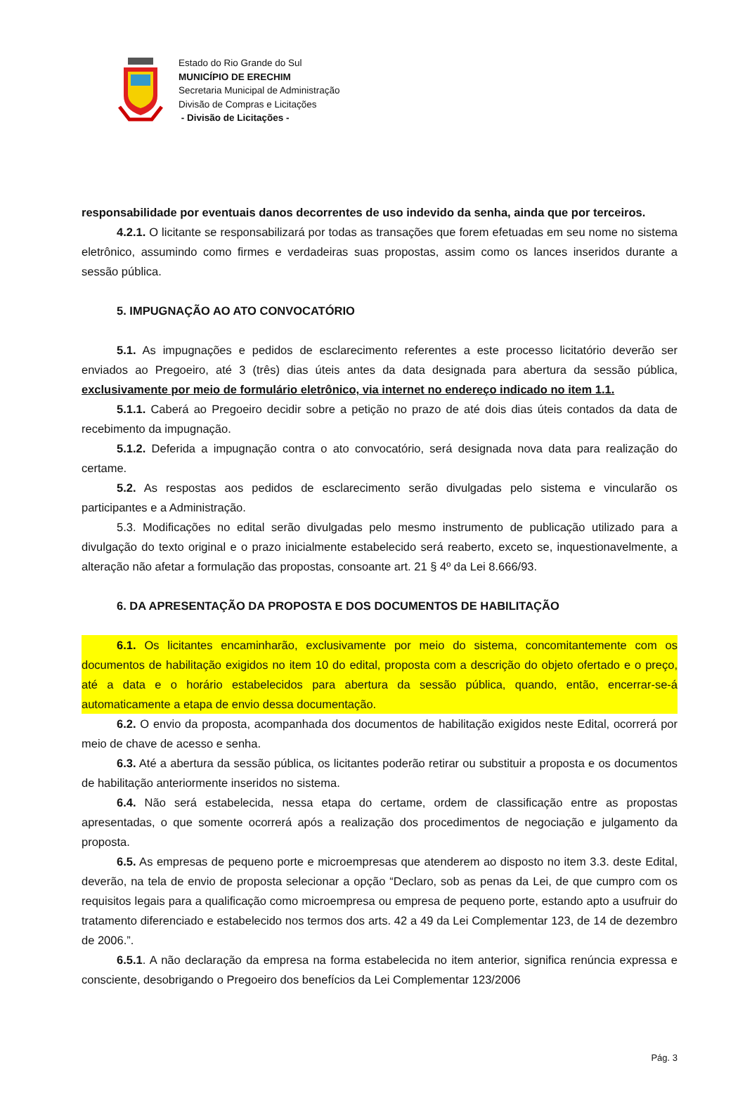Estado do Rio Grande do Sul
MUNICÍPIO DE ERECHIM
Secretaria Municipal de Administração
Divisão de Compras e Licitações
- Divisão de Licitações -
responsabilidade por eventuais danos decorrentes de uso indevido da senha, ainda que por terceiros.
4.2.1. O licitante se responsabilizará por todas as transações que forem efetuadas em seu nome no sistema eletrônico, assumindo como firmes e verdadeiras suas propostas, assim como os lances inseridos durante a sessão pública.
5. IMPUGNAÇÃO AO ATO CONVOCATÓRIO
5.1. As impugnações e pedidos de esclarecimento referentes a este processo licitatório deverão ser enviados ao Pregoeiro, até 3 (três) dias úteis antes da data designada para abertura da sessão pública, exclusivamente por meio de formulário eletrônico, via internet no endereço indicado no item 1.1.
5.1.1. Caberá ao Pregoeiro decidir sobre a petição no prazo de até dois dias úteis contados da data de recebimento da impugnação.
5.1.2. Deferida a impugnação contra o ato convocatório, será designada nova data para realização do certame.
5.2. As respostas aos pedidos de esclarecimento serão divulgadas pelo sistema e vincularão os participantes e a Administração.
5.3. Modificações no edital serão divulgadas pelo mesmo instrumento de publicação utilizado para a divulgação do texto original e o prazo inicialmente estabelecido será reaberto, exceto se, inquestionavelmente, a alteração não afetar a formulação das propostas, consoante art. 21 § 4º da Lei 8.666/93.
6. DA APRESENTAÇÃO DA PROPOSTA E DOS DOCUMENTOS DE HABILITAÇÃO
6.1. Os licitantes encaminharão, exclusivamente por meio do sistema, concomitantemente com os documentos de habilitação exigidos no item 10 do edital, proposta com a descrição do objeto ofertado e o preço, até a data e o horário estabelecidos para abertura da sessão pública, quando, então, encerrar-se-á automaticamente a etapa de envio dessa documentação.
6.2. O envio da proposta, acompanhada dos documentos de habilitação exigidos neste Edital, ocorrerá por meio de chave de acesso e senha.
6.3. Até a abertura da sessão pública, os licitantes poderão retirar ou substituir a proposta e os documentos de habilitação anteriormente inseridos no sistema.
6.4. Não será estabelecida, nessa etapa do certame, ordem de classificação entre as propostas apresentadas, o que somente ocorrerá após a realização dos procedimentos de negociação e julgamento da proposta.
6.5. As empresas de pequeno porte e microempresas que atenderem ao disposto no item 3.3. deste Edital, deverão, na tela de envio de proposta selecionar a opção “Declaro, sob as penas da Lei, de que cumpro com os requisitos legais para a qualificação como microempresa ou empresa de pequeno porte, estando apto a usufruir do tratamento diferenciado e estabelecido nos termos dos arts. 42 a 49 da Lei Complementar 123, de 14 de dezembro de 2006.”.
6.5.1. A não declaração da empresa na forma estabelecida no item anterior, significa renúncia expressa e consciente, desobrigando o Pregoeiro dos benefícios da Lei Complementar 123/2006
Pág. 3